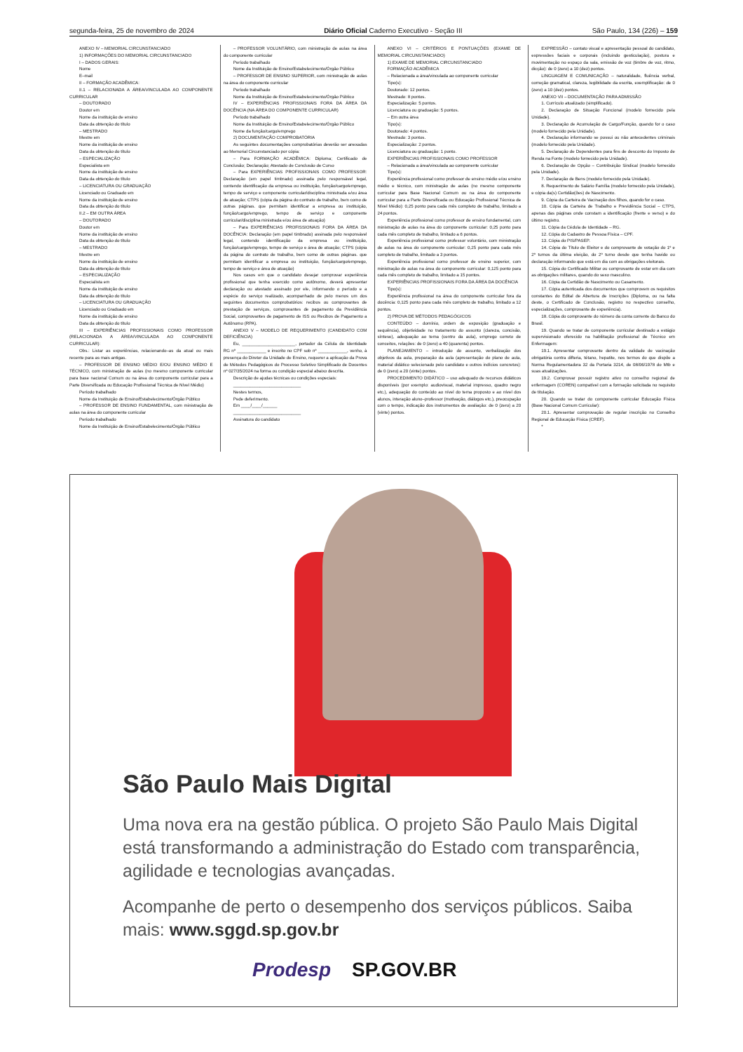segunda-feira, 25 de novembro de 2024 Diário Oficial Caderno Executivo - Seção III São Paulo, 134 (226) – 159
ANEXO IV – MEMORIAL CIRCUNSTANCIADO
1) INFORMAÇÕES DO MEMORIAL CIRCUNSTANCIADO
I – DADOS GERAIS:
Nome
E–mail
II – FORMAÇÃO ACADÊMICA:
II.1 – RELACIONADA A ÁREA/VINCULADA AO COMPONENTE CURRICULAR
– DOUTORADO
Doutor em
Nome da instituição de ensino
Data da obtenção do título
– MESTRADO
Mestre em
Nome da instituição de ensino
Data da obtenção do título
– ESPECIALIZAÇÃO
Especialista em
Nome da instituição de ensino
Data da obtenção do título
– LICENCIATURA OU GRADUAÇÃO
Licenciado ou Graduado em
Nome da instituição de ensino
Data da obtenção do título
II.2 – EM OUTRA ÁREA
– DOUTORADO
Doutor em
Nome da instituição de ensino
Data da obtenção do título
– MESTRADO
Mestre em
Nome da instituição de ensino
Data da obtenção do título
– ESPECIALIZAÇÃO
Especialista em
Nome da instituição de ensino
Data da obtenção do título
– LICENCIATURA OU GRADUAÇÃO
Licenciado ou Graduado em
Nome da instituição de ensino
Data da obtenção do título
III – EXPERIÊNCIAS PROFISSIONAIS COMO PROFESSOR (RELACIONADA A ÁREA/VINCULADA AO COMPONENTE CURRICULAR):
Obs.: Listar as experiências, relacionando–as da atual ou mais recente para as mais antigas.
– PROFESSOR DE ENSINO MÉDIO E/OU ENSINO MÉDIO E TÉCNICO, com ministração de aulas (no mesmo componente curricular para base nacional Comum ou na área do componente curricular para a Parte Diversificada ou Educação Profissional Técnica de Nível Médio)
Período trabalhado
Nome da Instituição de Ensino/Estabelecimento/Órgão Público
– PROFESSOR DE ENSINO FUNDAMENTAL, com ministração de aulas na área do componente curricular
Período trabalhado
Nome da Instituição de Ensino/Estabelecimento/Órgão Público
– PROFESSOR VOLUNTÁRIO, com ministração de aulas na área do componente curricular
Período trabalhado
Nome da Instituição de Ensino/Estabelecimento/Órgão Público
– PROFESSOR DE ENSINO SUPERIOR, com ministração de aulas na área do componente curricular
Período trabalhado
Nome da Instituição de Ensino/Estabelecimento/Órgão Público
IV – EXPERIÊNCIAS PROFISSIONAIS FORA DA ÁREA DA DOCÊNCIA (NA ÁREA DO COMPONENTE CURRICULAR)
Período trabalhado
Nome da Instituição de Ensino/Estabelecimento/Órgão Público
Nome da função/cargo/emprego
2) DOCUMENTAÇÃO COMPROBATÓRIA
As seguintes documentações comprobatórias deverão ser anexadas ao Memorial Circunstanciado por cópia:
– Para FORMAÇÃO ACADÊMICA: Diploma; Certificado de Conclusão; Declaração; Atestado de Conclusão de Curso
– Para EXPERIÊNCIAS PROFISSIONAIS COMO PROFESSOR: Declaração (em papel timbrado) assinada pelo responsável legal, contendo identificação da empresa ou instituição, função/cargo/emprego, tempo de serviço e componente curricular/disciplina ministrada e/ou área de atuação; CTPS (cópia da página do contrato de trabalho, bem como de outras páginas. que permitam identificar a empresa ou instituição, função/cargo/emprego, tempo de serviço e componente curricular/disciplina ministrada e/ou área de atuação)
– Para EXPERIÊNCIAS PROFISSIONAIS FORA DA ÁREA DA DOCÊNCIA: Declaração (em papel timbrado) assinada pelo responsável legal, contendo identificação da empresa ou instituição, função/cargo/emprego, tempo de serviço e área de atuação; CTPS (cópia da página do contrato de trabalho, bem como de outras páginas. que permitam identificar a empresa ou instituição, função/cargo/emprego, tempo de serviço e área de atuação)
Nos casos em que o candidato desejar comprovar experiência profissional que tenha exercido como autônomo, deverá apresentar declaração ou atestado assinado por ele, informando o período e a espécie do serviço realizado, acompanhado de pelo menos um dos seguintes documentos comprobatórios: recibos ou comprovantes de prestação de serviços, comprovantes de pagamento da Previdência Social, comprovantes de pagamento de ISS ou Recibos de Pagamento a Autônomo (RPA).
ANEXO V – MODELO DE REQUERIMENTO (CANDIDATO COM DEFICIÊNCIA)
Eu, ______________________, portador da Célula de Identidade RG nº ____________ e inscrito no CPF sob nº ____________, venho, à presença do Diretor da Unidade de Ensino, requerer a aplicação da Prova de Métodos Pedagógicos do Processo Seletivo Simplificado de Docentes nº 027/35/2024 na forma ou condição especial abaixo descrita.
Descrição de ajudas técnicas ou condições especiais:
____________________________
Nestes termos,
Pede deferimento.
Em ____/____/______
____________________________
Assinatura do candidato
ANEXO VI – CRITÉRIOS E PONTUAÇÕES (EXAME DE MEMORIAL CIRCUNSTANCIADO)
1) EXAME DE MEMORIAL CIRCUNSTANCIADO
FORMAÇÃO ACADÊMICA
– Relacionada a área/vinculada ao componente curricular
Tipo(s):
Doutorado: 12 pontos.
Mestrado: 8 pontos.
Especialização: 5 pontos.
Licenciatura ou graduação: 5 pontos.
– Em outra área
Tipo(s):
Doutorado: 4 pontos.
Mestrado: 3 pontos.
Especialização: 2 pontos.
Licenciatura ou graduação: 1 ponto.
EXPERIÊNCIAS PROFISSIONAIS COMO PROFESSOR
– Relacionada a área/vinculada ao componente curricular
Tipo(s):
Experiência profissional como professor de ensino médio e/ou ensino médio e técnico, com ministração de aulas (no mesmo componente curricular para Base Nacional Comum ou na área do componente curricular para a Parte Diversificada ou Educação Profissional Técnica de Nível Médio): 0,25 ponto para cada mês completo de trabalho, limitado a 24 pontos.
Experiência profissional como professor de ensino fundamental, com ministração de aulas na área do componente curricular: 0,25 ponto para cada mês completo de trabalho, limitado a 6 pontos.
Experiência profissional como professor voluntário, com ministração de aulas na área do componente curricular: 0,25 ponto para cada mês completo de trabalho, limitado a 3 pontos.
Experiência profissional como professor de ensino superior, com ministração de aulas na área do componente curricular: 0,125 ponto para cada mês completo de trabalho, limitado a 15 pontos.
EXPERIÊNCIAS PROFISSIONAIS FORA DA ÁREA DA DOCÊNCIA
Tipo(s):
Experiência profissional na área do componente curricular fora da docência: 0,125 ponto para cada mês completo de trabalho, limitado a 12 pontos.
2) PROVA DE MÉTODOS PEDAGÓGICOS
CONTEÚDO – domínio, ordem de exposição (graduação e sequência), objetividade no tratamento do assunto (clareza, concisão, síntese), adequação ao tema (centro da aula), emprego correto de conceitos, relações: de 0 (zero) a 40 (quarenta) pontos.
PLANEJAMENTO – introdução do assunto, verbalização dos objetivos da aula, preparação da aula (apresentação do plano de aula, material didático selecionado pelo candidato e outros indícios concretos): de 0 (zero) a 20 (vinte) pontos.
PROCEDIMENTO DIDÁTICO – uso adequado de recursos didáticos disponíveis (por exemplo: audiovisual, material impresso, quadro negro etc.), adequação do conteúdo ao nível do tema proposto e ao nível dos alunos, interação aluno–professor (motivação, diálogos etc.), preocupação com o tempo, indicação dos instrumentos de avaliação: de 0 (zero) a 20 (vinte) pontos.
EXPRESSÃO – contato visual e apresentação pessoal do candidato, expressões faciais e corporais (incluindo gesticulação), postura e movimentação no espaço da sala, emissão de voz (timbre de voz, ritmo, dicção): de 0 (zero) a 10 (dez) pontos.
LINGUAGEM E COMUNICAÇÃO – naturalidade, fluência verbal, correção gramatical, clareza, legibilidade da escrita, exemplificação: de 0 (zero) a 10 (dez) pontos.
ANEXO VII – DOCUMENTAÇÃO PARA ADMISSÃO
1. Currículo atualizado (simplificado).
2. Declaração de Situação Funcional (modelo fornecido pela Unidade).
3. Declaração de Acumulação de Cargo/Função, quando for o caso (modelo fornecido pela Unidade).
4. Declaração informando se possui ou não antecedentes criminais (modelo fornecido pela Unidade).
5. Declaração de Dependentes para fins de desconto do Imposto de Renda na Fonte (modelo fornecido pela Unidade).
6. Declaração de Opção – Contribuição Sindical (modelo fornecido pela Unidade).
7. Declaração de Bens (modelo fornecido pela Unidade).
8. Requerimento de Salário Família (modelo fornecido pela Unidade), e cópia da(s) Certidão(ões) de Nascimento.
9. Cópia da Carteira de Vacinação dos filhos, quando for o caso.
10. Cópia da Carteira de Trabalho e Previdência Social – CTPS, apenas das páginas onde constam a identificação (frente e verso) e do último registro.
11. Cópia da Cédula de Identidade – RG.
12. Cópia do Cadastro de Pessoa Física – CPF.
13. Cópia do PIS/PASEP.
14. Cópia do Título de Eleitor e do comprovante de votação do 1º e 2º turnos da última eleição, do 2º turno desde que tenha havido ou declaração informando que está em dia com as obrigações eleitorais.
15. Cópia do Certificado Militar ou comprovante de estar em dia com as obrigações militares, quando do sexo masculino.
16. Cópia da Certidão de Nascimento ou Casamento.
17. Cópia autenticada dos documentos que comprovem os requisitos constantes do Edital de Abertura de Inscrições (Diploma, ou na falta deste, o Certificado de Conclusão, registro no respectivo conselho, especializações, comprovante de experiência).
18. Cópia do comprovante do número da conta corrente do Banco do Brasil.
19. Quando se tratar de componente curricular destinado a estágio supervisionado oferecido na habilitação profissional de Técnico em Enfermagem:
19.1. Apresentar comprovante dentro da validade de vacinação obrigatória contra difteria, tétano, hepatite, nos termos do que dispõe a Norma Regulamentadora 32 da Portaria 3214, de 08/06/1978 do Mtb e suas atualizações.
19.2. Comprovar possuir registro ativo no conselho regional de enfermagem (COREN) compatível com a formação solicitada no requisito de titulação.
20. Quando se tratar do componente curricular Educação Física (Base Nacional Comum Curricular):
20.1. Apresentar comprovação de regular inscrição no Conselho Regional de Educação Física (CREF).
*
São Paulo Mais Digital
Uma nova era na gestão pública. O projeto São Paulo Mais Digital está transformando a administração do Estado com transparência, agilidade e tecnologias avançadas.
Acompanhe de perto o desempenho dos serviços públicos. Saiba mais: www.sggd.sp.gov.br
Prodesp SP.GOV.BR